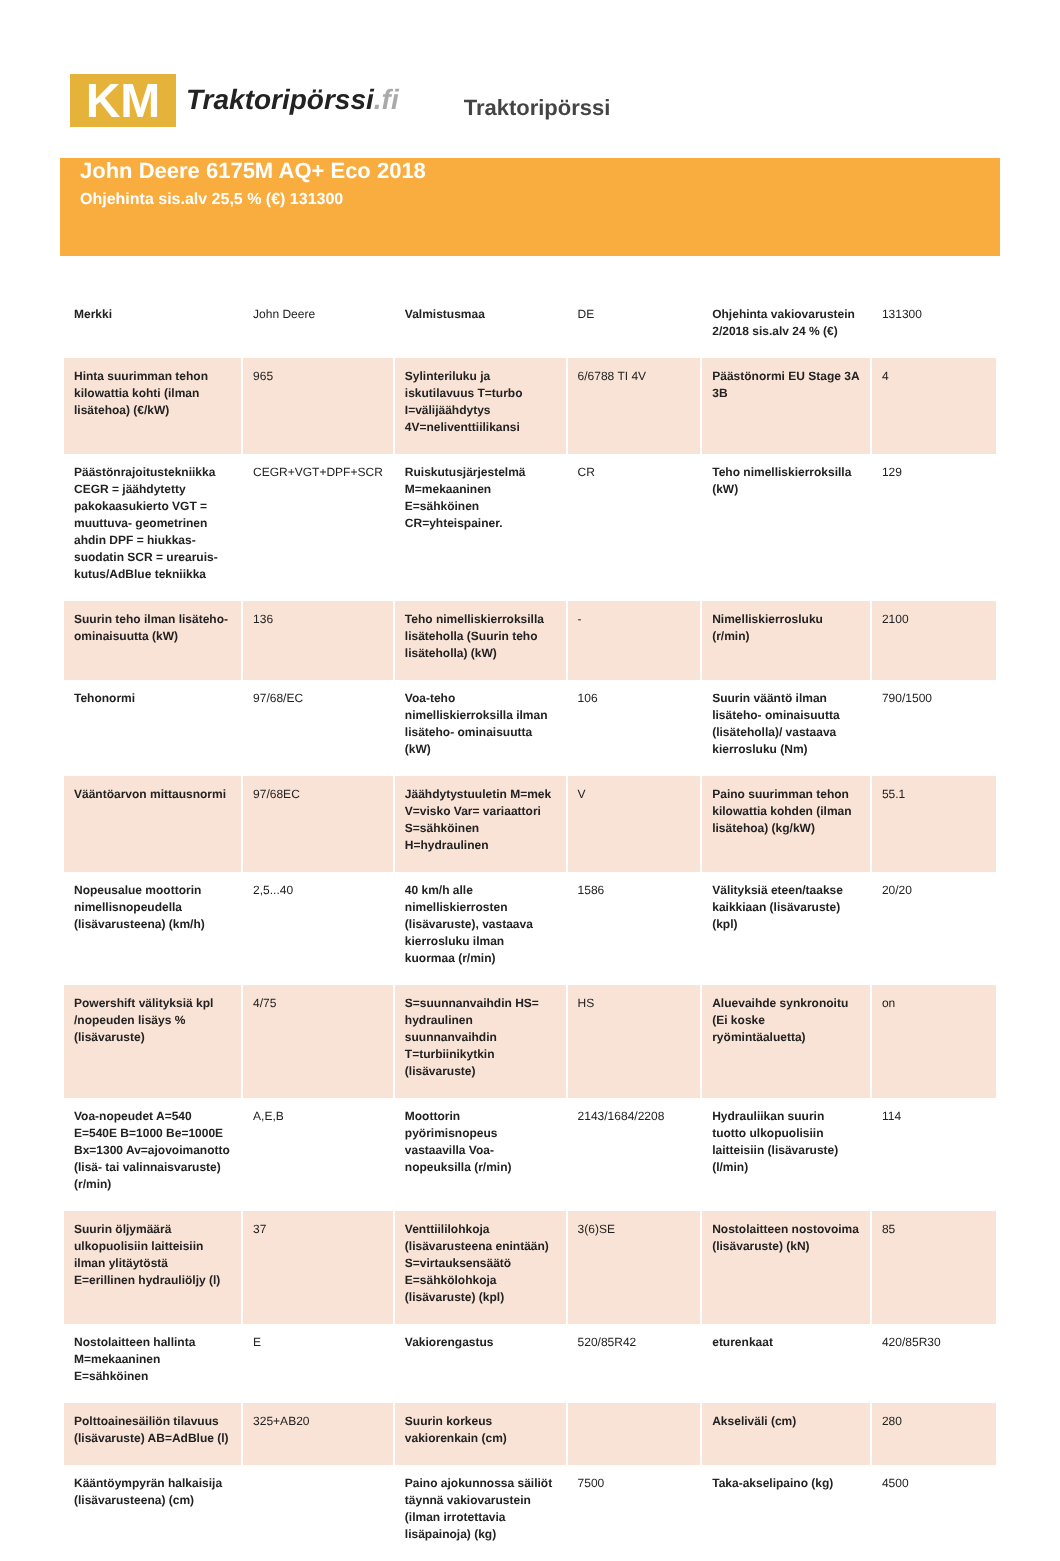KM
Traktoripörssi.fi
Traktoripörssi
John Deere 6175M AQ+ Eco 2018
Ohjehinta sis.alv 25,5 % (€) 131300
| Merkki | John Deere | Valmistusmaa | DE | Ohjehinta vakiovarustein 2/2018 sis.alv 24 % (€) | 131300 |
| Hinta suurimman tehon kilowattia kohti (ilman lisätehoa) (€/kW) | 965 | Sylinteriluku ja iskutilavuus T=turbo I=välijäähdytys 4V=neliventtiilikansi | 6/6788 TI 4V | Päästönormi EU Stage 3A 3B | 4 |
| Päästönrajoitustekniikka CEGR = jäähdytetty pakokaasukierto VGT = muuttuva- geometrinen ahdin DPF = hiukkas- suodatin SCR = urearuis- kutus/AdBlue tekniikka | CEGR+VGT+DPF+SCR | Ruiskutusjärjestelmä M=mekaaninen E=sähköinen CR=yhteispainer. | CR | Teho nimelliskierroksilla (kW) | 129 |
| Suurin teho ilman lisäteho- ominaisuutta (kW) | 136 | Teho nimelliskierroksilla lisäteholla (Suurin teho lisäteholla) (kW) | - | Nimelliskierrosluku (r/min) | 2100 |
| Tehonormi | 97/68/EC | Voa-teho nimelliskierroksilla ilman lisäteho- ominaisuutta (kW) | 106 | Suurin vääntö ilman lisäteho- ominaisuutta (lisäteholla)/ vastaava kierrosluku (Nm) | 790/1500 |
| Vääntöarvon mittausnormi | 97/68EC | Jäähdytystuuletin M=mek V=visko Var= variaattori S=sähköinen H=hydraulinen | V | Paino suurimman tehon kilowattia kohden (ilman lisätehoa) (kg/kW) | 55.1 |
| Nopeusalue moottorin nimellisnopeudella (lisävarusteena) (km/h) | 2,5...40 | 40 km/h alle nimelliskierrosten (lisävaruste), vastaava kierrosluku ilman kuormaa (r/min) | 1586 | Välityksiä eteen/taakse kaikkiaan (lisävaruste) (kpl) | 20/20 |
| Powershift välityksiä kpl /nopeuden lisäys % (lisävaruste) | 4/75 | S=suunnanvaihdin HS= hydraulinen suunnanvaihdin T=turbiinikytkin (lisävaruste) | HS | Aluevaihde synkronoitu (Ei koske ryömintäaluetta) | on |
| Voa-nopeudet A=540 E=540E B=1000 Be=1000E Bx=1300 Av=ajovoimanotto (lisä- tai valinnaisvaruste) (r/min) | A,E,B | Moottorin pyörimisnopeus vastaavilla Voa-nopeuksilla (r/min) | 2143/1684/2208 | Hydrauliikan suurin tuotto ulkopuolisiin laitteisiin (lisävaruste) (l/min) | 114 |
| Suurin öljymäärä ulkopuolisiin laitteisiin ilman ylitäytöstä E=erillinen hydrauliöljy (l) | 37 | Venttiililohkoja (lisävarusteena enintään) S=virtauksensäätö E=sähkölohkoja (lisävaruste) (kpl) | 3(6)SE | Nostolaitteen nostovoima (lisävaruste) (kN) | 85 |
| Nostolaitteen hallinta M=mekaaninen E=sähköinen | E | Vakiorengastus | 520/85R42 | eturenkaat | 420/85R30 |
| Polttoainesäiliön tilavuus (lisävaruste) AB=AdBlue (l) | 325+AB20 | Suurin korkeus vakiorenkain (cm) | | Akseliväli (cm) | 280 |
| Kääntöympyrän halkaisija (lisävarusteena) (cm) | | Paino ajokunnossa säiliöt täynnä vakiovarustein (ilman irrotettavia lisäpainoja) (kg) | 7500 | Taka-akselipaino (kg) | 4500 |